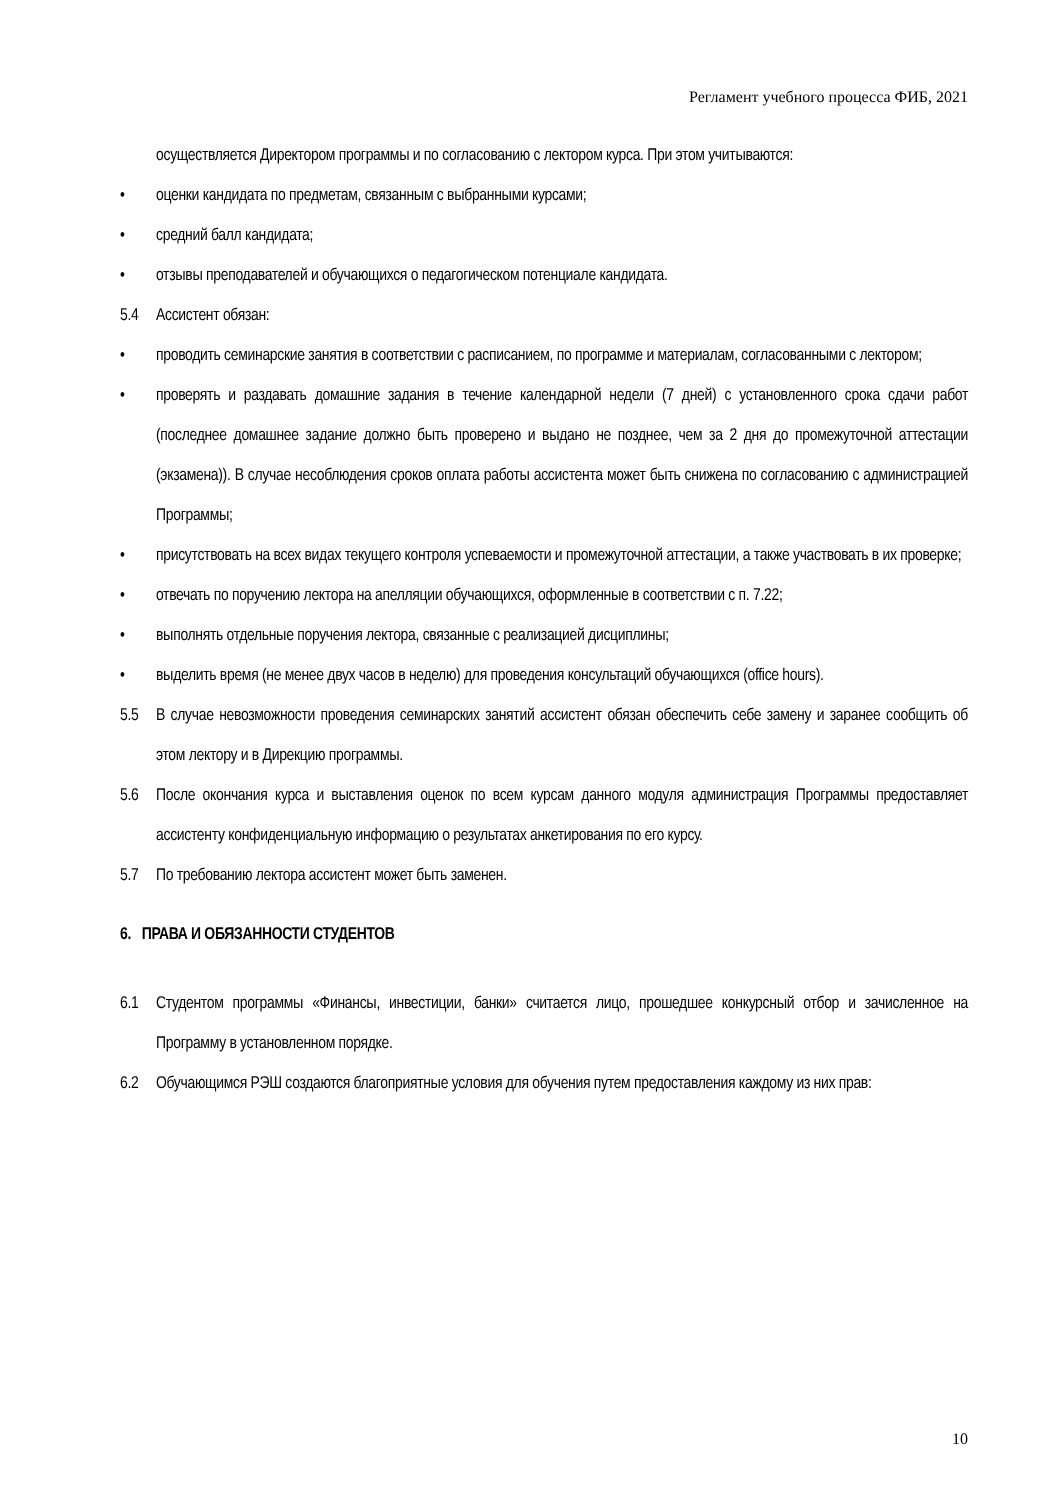Регламент учебного процесса ФИБ, 2021
осуществляется Директором программы и по согласованию с лектором курса. При этом учитываются:
• оценки кандидата по предметам, связанным с выбранными курсами;
• средний балл кандидата;
• отзывы преподавателей и обучающихся о педагогическом потенциале кандидата.
5.4 Ассистент обязан:
• проводить семинарские занятия в соответствии с расписанием, по программе и материалам, согласованными с лектором;
• проверять и раздавать домашние задания в течение календарной недели (7 дней) с установленного срока сдачи работ (последнее домашнее задание должно быть проверено и выдано не позднее, чем за 2 дня до промежуточной аттестации (экзамена)). В случае несоблюдения сроков оплата работы ассистента может быть снижена по согласованию с администрацией Программы;
• присутствовать на всех видах текущего контроля успеваемости и промежуточной аттестации, а также участвовать в их проверке;
• отвечать по поручению лектора на апелляции обучающихся, оформленные в соответствии с п. 7.22;
• выполнять отдельные поручения лектора, связанные с реализацией дисциплины;
• выделить время (не менее двух часов в неделю) для проведения консультаций обучающихся (office hours).
5.5 В случае невозможности проведения семинарских занятий ассистент обязан обеспечить себе замену и заранее сообщить об этом лектору и в Дирекцию программы.
5.6 После окончания курса и выставления оценок по всем курсам данного модуля администрация Программы предоставляет ассистенту конфиденциальную информацию о результатах анкетирования по его курсу.
5.7 По требованию лектора ассистент может быть заменен.
6. ПРАВА И ОБЯЗАННОСТИ СТУДЕНТОВ
6.1 Студентом программы «Финансы, инвестиции, банки» считается лицо, прошедшее конкурсный отбор и зачисленное на Программу в установленном порядке.
6.2 Обучающимся РЭШ создаются благоприятные условия для обучения путем предоставления каждому из них прав:
10